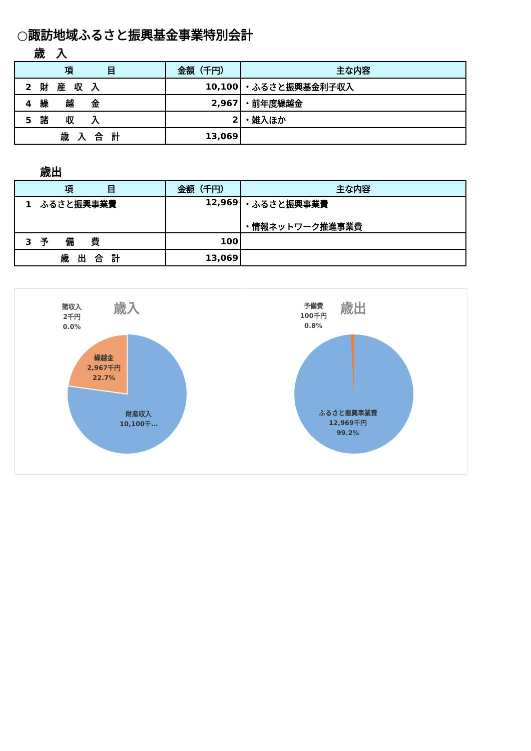○諏訪地域ふるさと振興基金事業特別会計
歳　入
| 項 目 | 金額（千円） | 主な内容 |
| --- | --- | --- |
| 2 財 産 収 入 | 10,100 | ・ふるさと振興基金利子収入 |
| 4 繰 越 金 | 2,967 | ・前年度繰越金 |
| 5 諸 収 入 | 2 | ・雑入ほか |
| 歳 入 合 計 | 13,069 | |
歳出
| 項 目 | 金額（千円） | 主な内容 |
| --- | --- | --- |
| 1 ふるさと振興事業費 | 12,969 | ・ふるさと振興事業費 ・情報ネットワーク推進事業費 |
| 3 予 備 費 | 100 | |
| 歳 出 合 計 | 13,069 | |
歳入
諸収入
2千円
0.0%
繰越金
2,967千円
22.7%
財産収入
10,100千…
歳出
予備費
100千円
0.8%
ふるさと振興事業費
12,969千円
99.2%